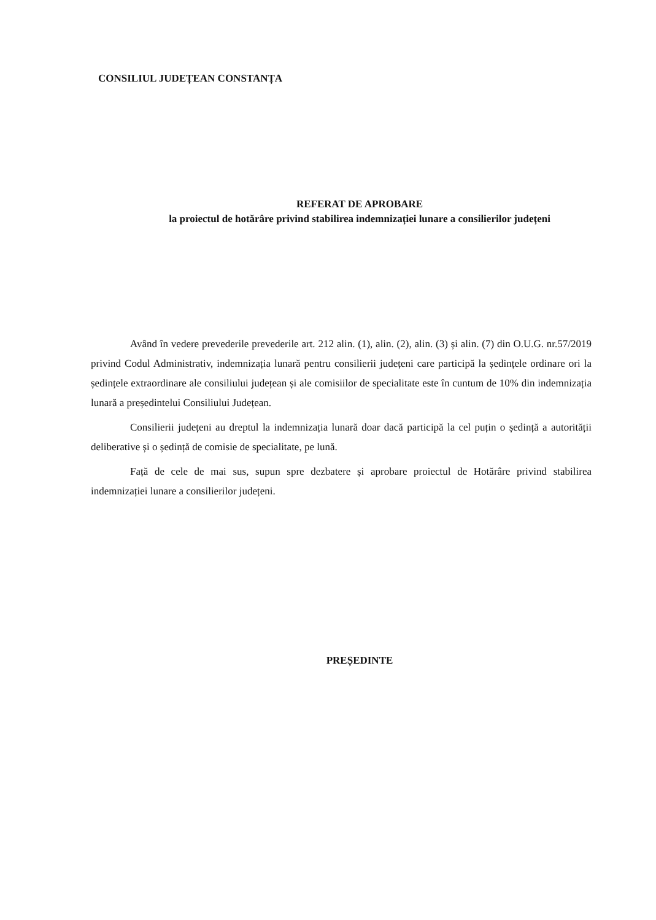CONSILIUL JUDEȚEAN CONSTANȚA
REFERAT DE APROBARE
la proiectul de hotărâre privind stabilirea indemnizației lunare a consilierilor județeni
Având în vedere prevederile prevederile art. 212 alin. (1), alin. (2), alin. (3) și alin. (7) din O.U.G. nr.57/2019 privind Codul Administrativ, indemnizația lunară pentru consilierii județeni care participă la ședințele ordinare ori la ședințele extraordinare ale consiliului județean și ale comisiilor de specialitate este în cuntum de 10% din indemnizația lunară a președintelui Consiliului Județean.
Consilierii județeni au dreptul la indemnizația lunară doar dacă participă la cel puțin o ședință a autorității deliberative și o ședință de comisie de specialitate, pe lună.
Față de cele de mai sus, supun spre dezbatere și aprobare proiectul de Hotărâre privind stabilirea indemnizației lunare a consilierilor județeni.
PREȘEDINTE